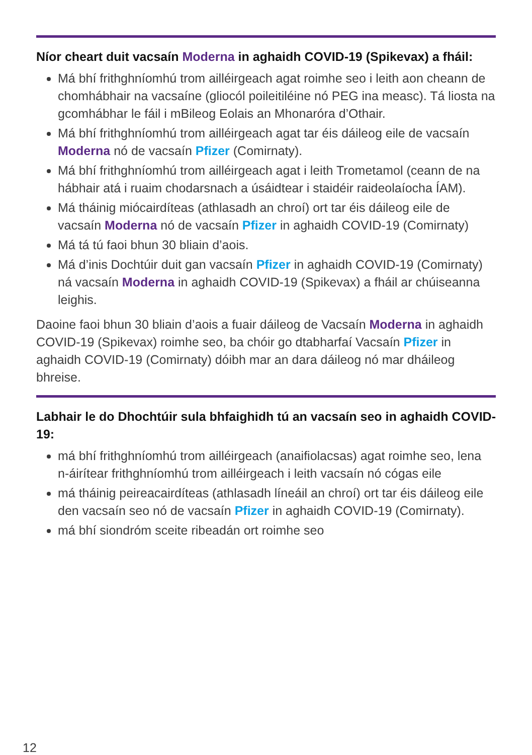Níor cheart duit vacsaín Moderna in aghaidh COVID-19 (Spikevax) a fháil:
Má bhí frithghníomhú trom ailléirgeach agat roimhe seo i leith aon cheann de chomhábhair na vacsaíne (gliocól poileitiléine nó PEG ina measc). Tá liosta na gcomhábhar le fáil i mBileog Eolais an Mhonaróra d’Othair.
Má bhí frithghníomhú trom ailléirgeach agat tar éis dáileog eile de vacsaín Moderna nó de vacsaín Pfizer (Comirnaty).
Má bhí frithghníomhú trom ailléirgeach agat i leith Trometamol (ceann de na hábhair atá i ruaim chodarsnach a úsáidtear i staidéir raideolaíocha ÍAM).
Má tháinig miócairdíteas (athlasadh an chroí) ort tar éis dáileog eile de vacsaín Moderna nó de vacsaín Pfizer in aghaidh COVID-19 (Comirnaty)
Má tá tú faoi bhun 30 bliain d’aois.
Má d’inis Dochtúir duit gan vacsaín Pfizer in aghaidh COVID-19 (Comirnaty) ná vacsaín Moderna in aghaidh COVID-19 (Spikevax) a fháil ar chúiseanna leighis.
Daoine faoi bhun 30 bliain d’aois a fuair dáileog de Vacsaín Moderna in aghaidh COVID-19 (Spikevax) roimhe seo, ba chóir go dtabharfaí Vacsaín Pfizer in aghaidh COVID-19 (Comirnaty) dóibh mar an dara dáileog nó mar dháileog bhreise.
Labhair le do Dhochtúir sula bhfaighidh tú an vacsaín seo in aghaidh COVID-19:
má bhí frithghníomhú trom ailléirgeach (anaifiolacsas) agat roimhe seo, lena n-áirítear frithghníomhú trom ailléirgeach i leith vacsaín nó cógas eile
má tháinig peireacairdíteas (athlasadh líneáil an chroí) ort tar éis dáileog eile den vacsaín seo nó de vacsaín Pfizer in aghaidh COVID-19 (Comirnaty).
má bhí siondróm sceite ribeadán ort roimhe seo
12